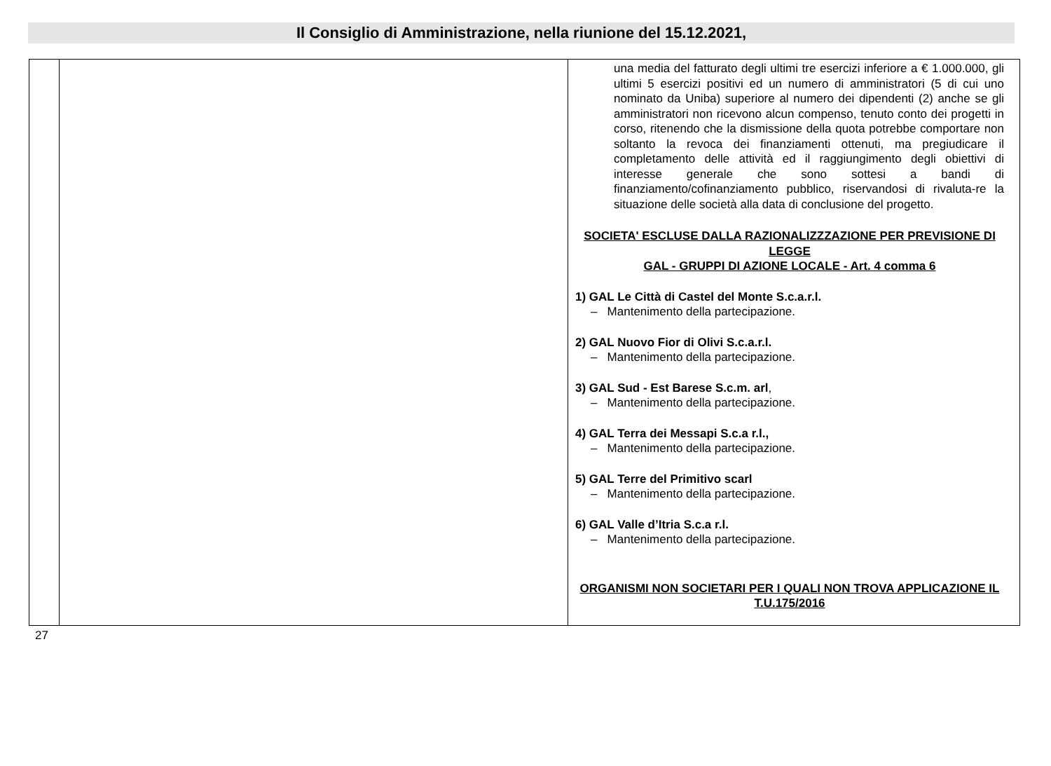Il Consiglio di Amministrazione, nella riunione del 15.12.2021,
| | | una media del fatturato degli ultimi tre esercizi inferiore a € 1.000.000, gli ultimi 5 esercizi positivi ed un numero di amministratori (5 di cui uno nominato da Uniba) superiore al numero dei dipendenti (2) anche se gli amministratori non ricevono alcun compenso, tenuto conto dei progetti in corso, ritenendo che la dismissione della quota potrebbe comportare non soltanto la revoca dei finanziamenti ottenuti, ma pregiudicare il completamento delle attività ed il raggiungimento degli obiettivi di interesse generale che sono sottesi a bandi di finanziamento/cofinanziamento pubblico, riservandosi di rivaluta-re la situazione delle società alla data di conclusione del progetto. SOCIETA' ESCLUSE DALLA RAZIONALIZZZAZIONE PER PREVISIONE DI LEGGE GAL - GRUPPI DI AZIONE LOCALE - Art. 4 comma 6 1) GAL Le Città di Castel del Monte S.c.a.r.l. – Mantenimento della partecipazione. 2) GAL Nuovo Fior di Olivi S.c.a.r.l. – Mantenimento della partecipazione. 3) GAL Sud - Est Barese S.c.m. arl , – Mantenimento della partecipazione. 4) GAL Terra dei Messapi S.c.a r.l., – Mantenimento della partecipazione. 5) GAL Terre del Primitivo scarl – Mantenimento della partecipazione. 6) GAL Valle d’Itria S.c.a r.l. – Mantenimento della partecipazione. ORGANISMI NON SOCIETARI PER I QUALI NON TROVA APPLICAZIONE IL T.U.175/2016 |
27